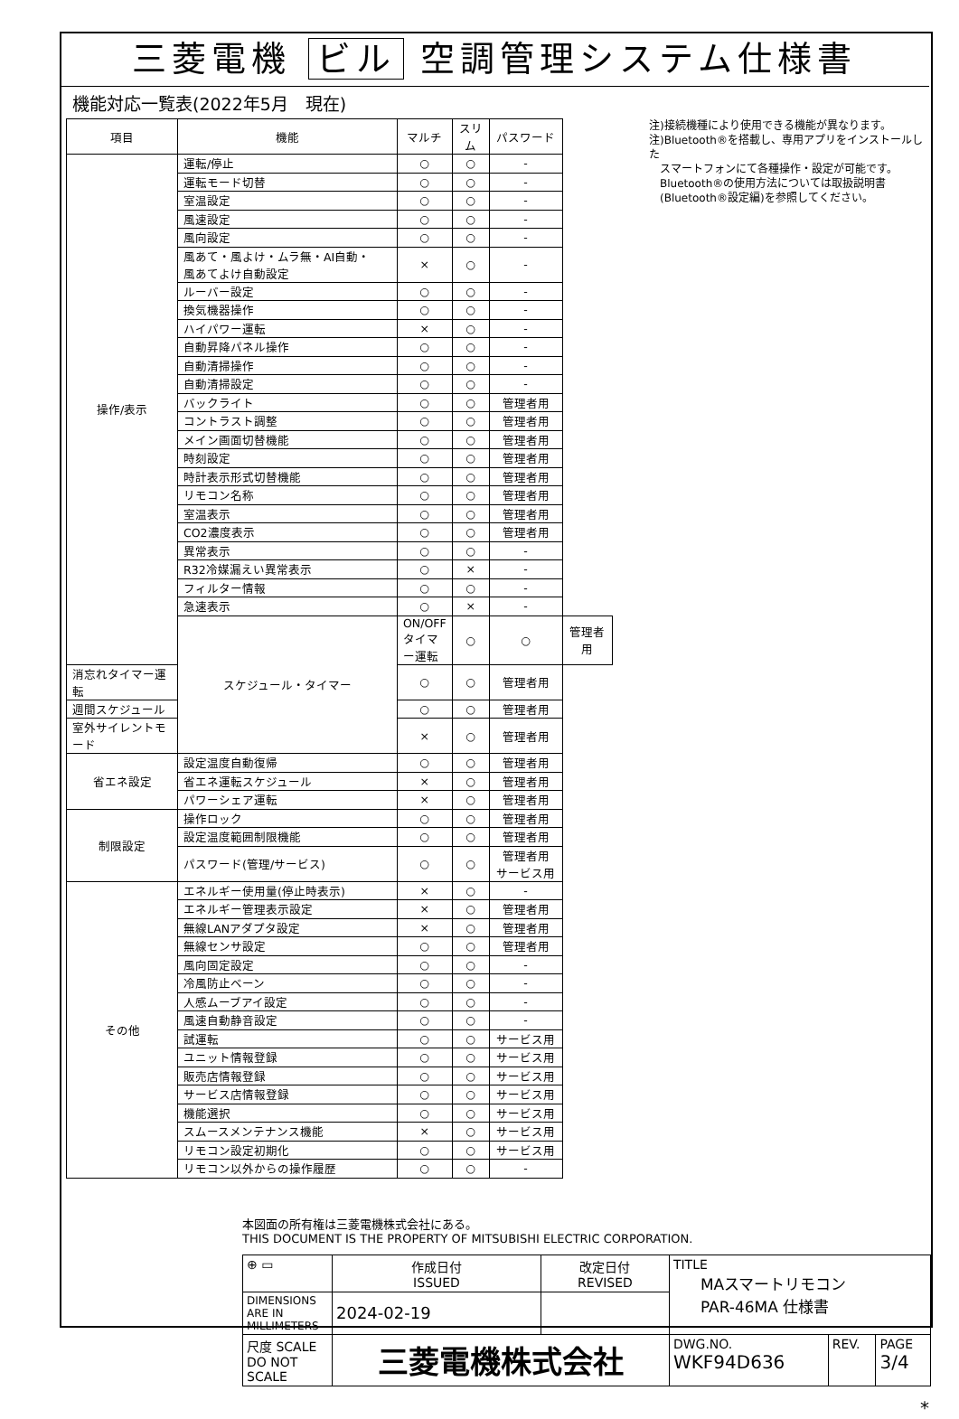三菱電機 ビル 空調管理システム仕様書
機能対応一覧表(2022年5月　現在)
| 項目 | 機能 | マルチ | スリム | パスワード | |
| --- | --- | --- | --- | --- | --- |
| 操作/表示 | 運転/停止 | ○ | ○ | - | |
| | 運転モード切替 | ○ | ○ | - | |
| | 室温設定 | ○ | ○ | - | |
| | 風速設定 | ○ | ○ | - | |
| | 風向設定 | ○ | ○ | - | |
| | 風あて・風よけ・ムラ無・AI自動・ 風あてよけ自動設定 | × | ○ | - | |
| | ルーバー設定 | ○ | ○ | - | |
| | 換気機器操作 | ○ | ○ | - | |
| | ハイパワー運転 | × | ○ | - | |
| | 自動昇降パネル操作 | ○ | ○ | - | |
| | 自動清掃操作 | ○ | ○ | - | |
| | 自動清掃設定 | ○ | ○ | - | |
| | バックライト | ○ | ○ | 管理者用 | |
| | コントラスト調整 | ○ | ○ | 管理者用 | |
| | メイン画面切替機能 | ○ | ○ | 管理者用 | |
| | 時刻設定 | ○ | ○ | 管理者用 | |
| | 時計表示形式切替機能 | ○ | ○ | 管理者用 | |
| | リモコン名称 | ○ | ○ | 管理者用 | |
| | 室温表示 | ○ | ○ | 管理者用 | |
| | CO2濃度表示 | ○ | ○ | 管理者用 | |
| | 異常表示 | ○ | ○ | - | |
| | R32冷媒漏えい異常表示 | ○ | × | - | |
| | フィルター情報 | ○ | ○ | - | |
| | 急速表示 | ○ | × | - | |
| | スケジュール・タイマー | ON/OFFタイマー運転 | ○ | ○ | 管理者用 |
| 消忘れタイマー運転 | | ○ | ○ | 管理者用 | |
| 週間スケジュール | | ○ | ○ | 管理者用 | |
| 室外サイレントモード | | × | ○ | 管理者用 | |
| 省エネ設定 | 設定温度自動復帰 | ○ | ○ | 管理者用 | |
| | 省エネ運転スケジュール | × | ○ | 管理者用 | |
| | パワーシェア運転 | × | ○ | 管理者用 | |
| 制限設定 | 操作ロック | ○ | ○ | 管理者用 | |
| | 設定温度範囲制限機能 | ○ | ○ | 管理者用 | |
| | パスワード(管理/サービス) | ○ | ○ | 管理者用 サービス用 | |
| その他 | エネルギー使用量(停止時表示) | × | ○ | - | |
| | エネルギー管理表示設定 | × | ○ | 管理者用 | |
| | 無線LANアダプタ設定 | × | ○ | 管理者用 | |
| | 無線センサ設定 | ○ | ○ | 管理者用 | |
| | 風向固定設定 | ○ | ○ | - | |
| | 冷風防止ベーン | ○ | ○ | - | |
| | 人感ムーブアイ設定 | ○ | ○ | - | |
| | 風速自動静音設定 | ○ | ○ | - | |
| | 試運転 | ○ | ○ | サービス用 | |
| | ユニット情報登録 | ○ | ○ | サービス用 | |
| | 販売店情報登録 | ○ | ○ | サービス用 | |
| | サービス店情報登録 | ○ | ○ | サービス用 | |
| | 機能選択 | ○ | ○ | サービス用 | |
| | スムースメンテナンス機能 | × | ○ | サービス用 | |
| | リモコン設定初期化 | ○ | ○ | サービス用 | |
| | リモコン以外からの操作履歴 | ○ | ○ | - | |
注)接続機種により使用できる機能が異なります。
注)Bluetooth®を搭載し、専用アプリをインストールした
　スマートフォンにて各種操作・設定が可能です。
　Bluetooth®の使用方法については取扱説明書
　(Bluetooth®設定編)を参照してください。
本図面の所有権は三菱電機株式会社にある。
THIS DOCUMENT IS THE PROPERTY OF MITSUBISHI ELECTRIC CORPORATION.
| ⊕ ▭ | 作成日付 ISSUED | 改定日付 REVISED | TITLE MAスマートリモコン PAR-46MA 仕様書 | | |
| DIMENSIONS ARE IN MILLIMETERS | 2024-02-19 | | | | |
| 尺度 SCALE DO NOT SCALE | 三菱電機株式会社 | | DWG.NO. WKF94D636 | REV. | PAGE 3/4 |
*